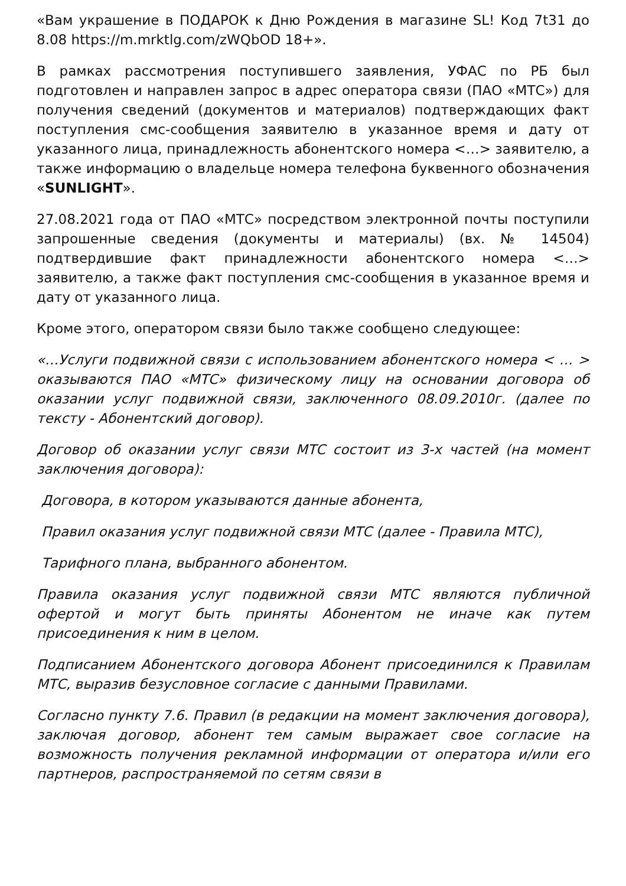«Вам украшение в ПОДАРОК к Дню Рождения в магазине SL! Код 7t31 до 8.08 https://m.mrktlg.com/zWQbOD 18+».
В рамках рассмотрения поступившего заявления, УФАС по РБ был подготовлен и направлен запрос в адрес оператора связи (ПАО «МТС») для получения сведений (документов и материалов) подтверждающих факт поступления смс-сообщения заявителю в указанное время и дату от указанного лица, принадлежность абонентского номера <…> заявителю, а также информацию о владельце номера телефона буквенного обозначения «SUNLIGHT».
27.08.2021 года от ПАО «МТС» посредством электронной почты поступили запрошенные сведения (документы и материалы) (вх. № 14504) подтвердившие факт принадлежности абонентского номера <…> заявителю, а также факт поступления смс-сообщения в указанное время и дату от указанного лица.
Кроме этого, оператором связи было также сообщено следующее:
«…Услуги подвижной связи с использованием абонентского номера < … > оказываются ПАО «МТС» физическому лицу на основании договора об оказании услуг подвижной связи, заключенного 08.09.2010г. (далее по тексту - Абонентский договор).
Договор об оказании услуг связи МТС состоит из 3-х частей (на момент заключения договора):
Договора, в котором указываются данные абонента,
Правил оказания услуг подвижной связи МТС (далее - Правила МТС),
Тарифного плана, выбранного абонентом.
Правила оказания услуг подвижной связи МТС являются публичной офертой и могут быть приняты Абонентом не иначе как путем присоединения к ним в целом.
Подписанием Абонентского договора Абонент присоединился к Правилам МТС, выразив безусловное согласие с данными Правилами.
Согласно пункту 7.6. Правил (в редакции на момент заключения договора), заключая договор, абонент тем самым выражает свое согласие на возможность получения рекламной информации от оператора и/или его партнеров, распространяемой по сетям связи в